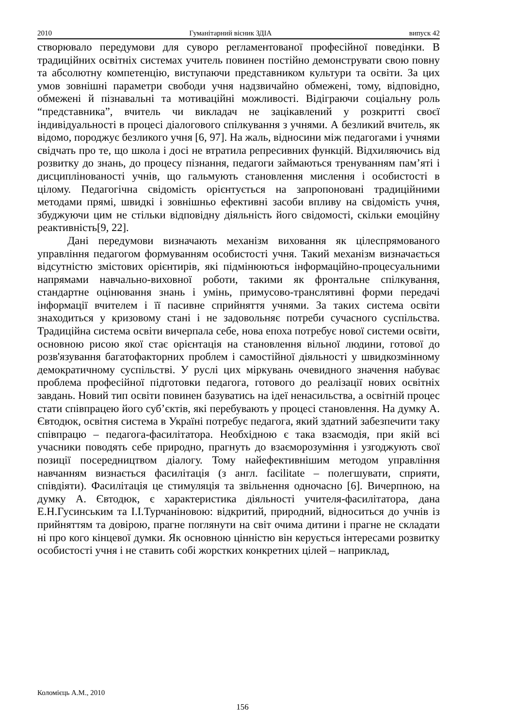2010 Гуманітарний вісник ЗДІА випуск 42
створювало передумови для суворо регламентованої професійної поведінки. В традиційних освітніх системах учитель повинен постійно демонструвати свою повну та абсолютну компетенцію, виступаючи представником культури та освіти. За цих умов зовнішні параметри свободи учня надзвичайно обмежені, тому, відповідно, обмежені й пізнавальні та мотиваційні можливості. Відіграючи соціальну роль “представника”, вчитель чи викладач не зацікавлений у розкритті своєї індивідуальності в процесі діалогового спілкування з учнями. А безликий вчитель, як відомо, породжує безликого учня [6, 97]. На жаль, відносини між педагогами і учнями свідчать про те, що школа і досі не втратила репресивних функцій. Відхиляючись від розвитку до знань, до процесу пізнання, педагоги займаються тренуванням пам’яті і дисциплінованості учнів, що гальмують становлення мислення і особистості в цілому. Педагогічна свідомість орієнтується на запропоновані традиційними методами прямі, швидкі і зовнішньо ефективні засоби впливу на свідомість учня, збуджуючи цим не стільки відповідну діяльність його свідомості, скільки емоційну реактивність[9, 22].
Дані передумови визначають механізм виховання як цілеспрямованого управління педагогом формуванням особистості учня. Такий механізм визначається відсутністю змістових орієнтирів, які підмінюються інформаційно-процесуальними напрямами навчально-виховної роботи, такими як фронтальне спілкування, стандартне оцінювання знань і умінь, примусово-транслятивні форми передачі інформації вчителем і її пасивне сприйняття учнями. За таких система освіти знаходиться у кризовому стані і не задовольняє потреби сучасного суспільства. Традиційна система освіти вичерпала себе, нова епоха потребує нової системи освіти, основною рисою якої стає орієнтація на становлення вільної людини, готової до розв'язування багатофакторних проблем і самостійної діяльності у швидкозмінному демократичному суспільстві. У руслі цих міркувань очевидного значення набуває проблема професійної підготовки педагога, готового до реалізації нових освітніх завдань. Новий тип освіти повинен базуватись на ідеї ненасильства, а освітній процес стати співпрацею його суб’єктів, які перебувають у процесі становлення. На думку А. Євтодюк, освітня система в Україні потребує педагога, який здатний забезпечити таку співпрацю – педагога-фасилітатора. Необхідною є така взаємодія, при якій всі учасники поводять себе природно, прагнуть до взаєморозуміння і узгоджують свої позиції посередництвом діалогу. Тому найефективнішим методом управління навчанням визнається фасилітація (з англ. facilitate – полегшувати, сприяти, співдіяти). Фасилітація це стимуляція та звільнення одночасно [6]. Вичерпною, на думку А. Євтодюк, є характеристика діяльності учителя-фасилітатора, дана Е.Н.Гусинським та І.І.Турчаніновою: відкритий, природний, відноситься до учнів із прийняттям та довірою, прагне поглянути на світ очима дитини і прагне не складати ні про кого кінцевої думки. Як основною цінністю він керується інтересами розвитку особистості учня і не ставить собі жорстких конкретних цілей – наприклад,
Коломієць А.М., 2010
156